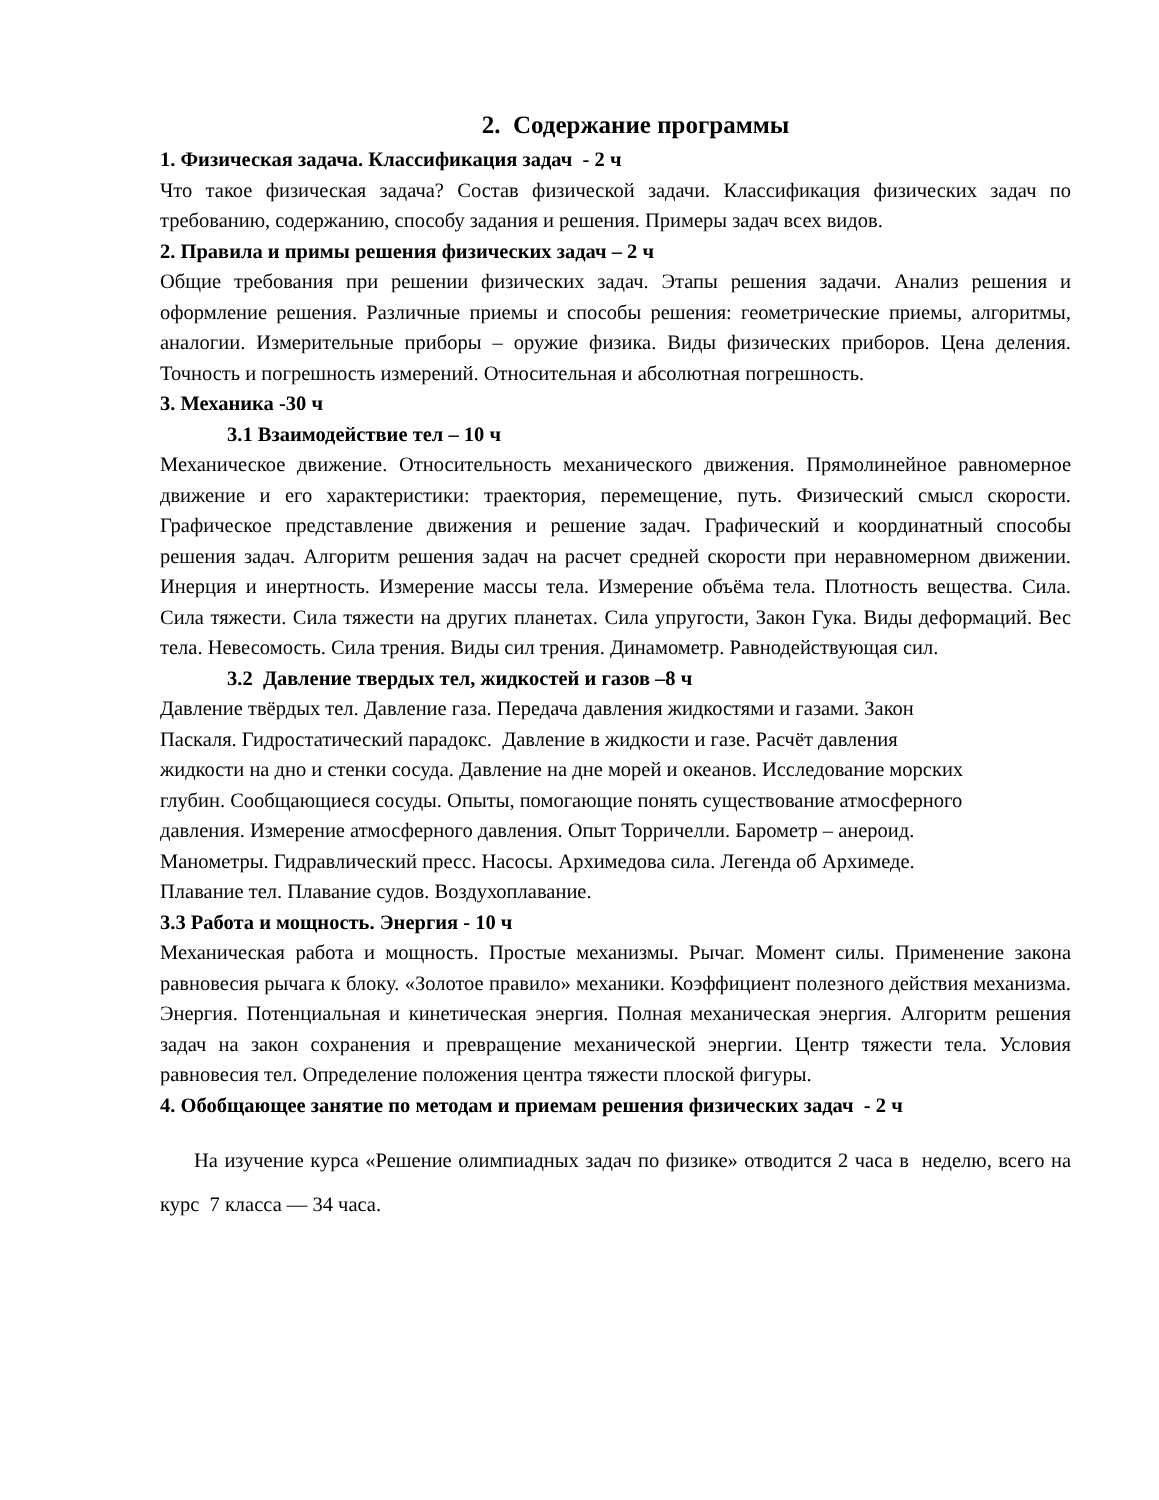2. Содержание программы
1. Физическая задача. Классификация задач - 2 ч
Что такое физическая задача? Состав физической задачи. Классификация физических задач по требованию, содержанию, способу задания и решения. Примеры задач всех видов.
2. Правила и примы решения физических задач – 2 ч
Общие требования при решении физических задач. Этапы решения задачи. Анализ решения и оформление решения. Различные приемы и способы решения: геометрические приемы, алгоритмы, аналогии. Измерительные приборы – оружие физика. Виды физических приборов. Цена деления. Точность и погрешность измерений. Относительная и абсолютная погрешность.
3. Механика -30 ч
3.1 Взаимодействие тел – 10 ч
Механическое движение. Относительность механического движения. Прямолинейное равномерное движение и его характеристики: траектория, перемещение, путь. Физический смысл скорости. Графическое представление движения и решение задач. Графический и координатный способы решения задач. Алгоритм решения задач на расчет средней скорости при неравномерном движении. Инерция и инертность. Измерение массы тела. Измерение объёма тела. Плотность вещества. Сила. Сила тяжести. Сила тяжести на других планетах. Сила упругости, Закон Гука. Виды деформаций. Вес тела. Невесомость. Сила трения. Виды сил трения. Динамометр. Равнодействующая сил.
3.2 Давление твердых тел, жидкостей и газов –8 ч
Давление твёрдых тел. Давление газа. Передача давления жидкостями и газами. Закон
Паскаля. Гидростатический парадокс. Давление в жидкости и газе. Расчёт давления
жидкости на дно и стенки сосуда. Давление на дне морей и океанов. Исследование морских
глубин. Сообщающиеся сосуды. Опыты, помогающие понять существование атмосферного
давления. Измерение атмосферного давления. Опыт Торричелли. Барометр – анероид.
Манометры. Гидравлический пресс. Насосы. Архимедова сила. Легенда об Архимеде.
Плавание тел. Плавание судов. Воздухоплавание.
3.3 Работа и мощность. Энергия - 10 ч
Механическая работа и мощность. Простые механизмы. Рычаг. Момент силы. Применение закона равновесия рычага к блоку. «Золотое правило» механики. Коэффициент полезного действия механизма. Энергия. Потенциальная и кинетическая энергия. Полная механическая энергия. Алгоритм решения задач на закон сохранения и превращение механической энергии. Центр тяжести тела. Условия равновесия тел. Определение положения центра тяжести плоской фигуры.
4. Обобщающее занятие по методам и приемам решения физических задач - 2 ч
На изучение курса «Решение олимпиадных задач по физике» отводится 2 часа в неделю, всего на курс 7 класса — 34 часа.